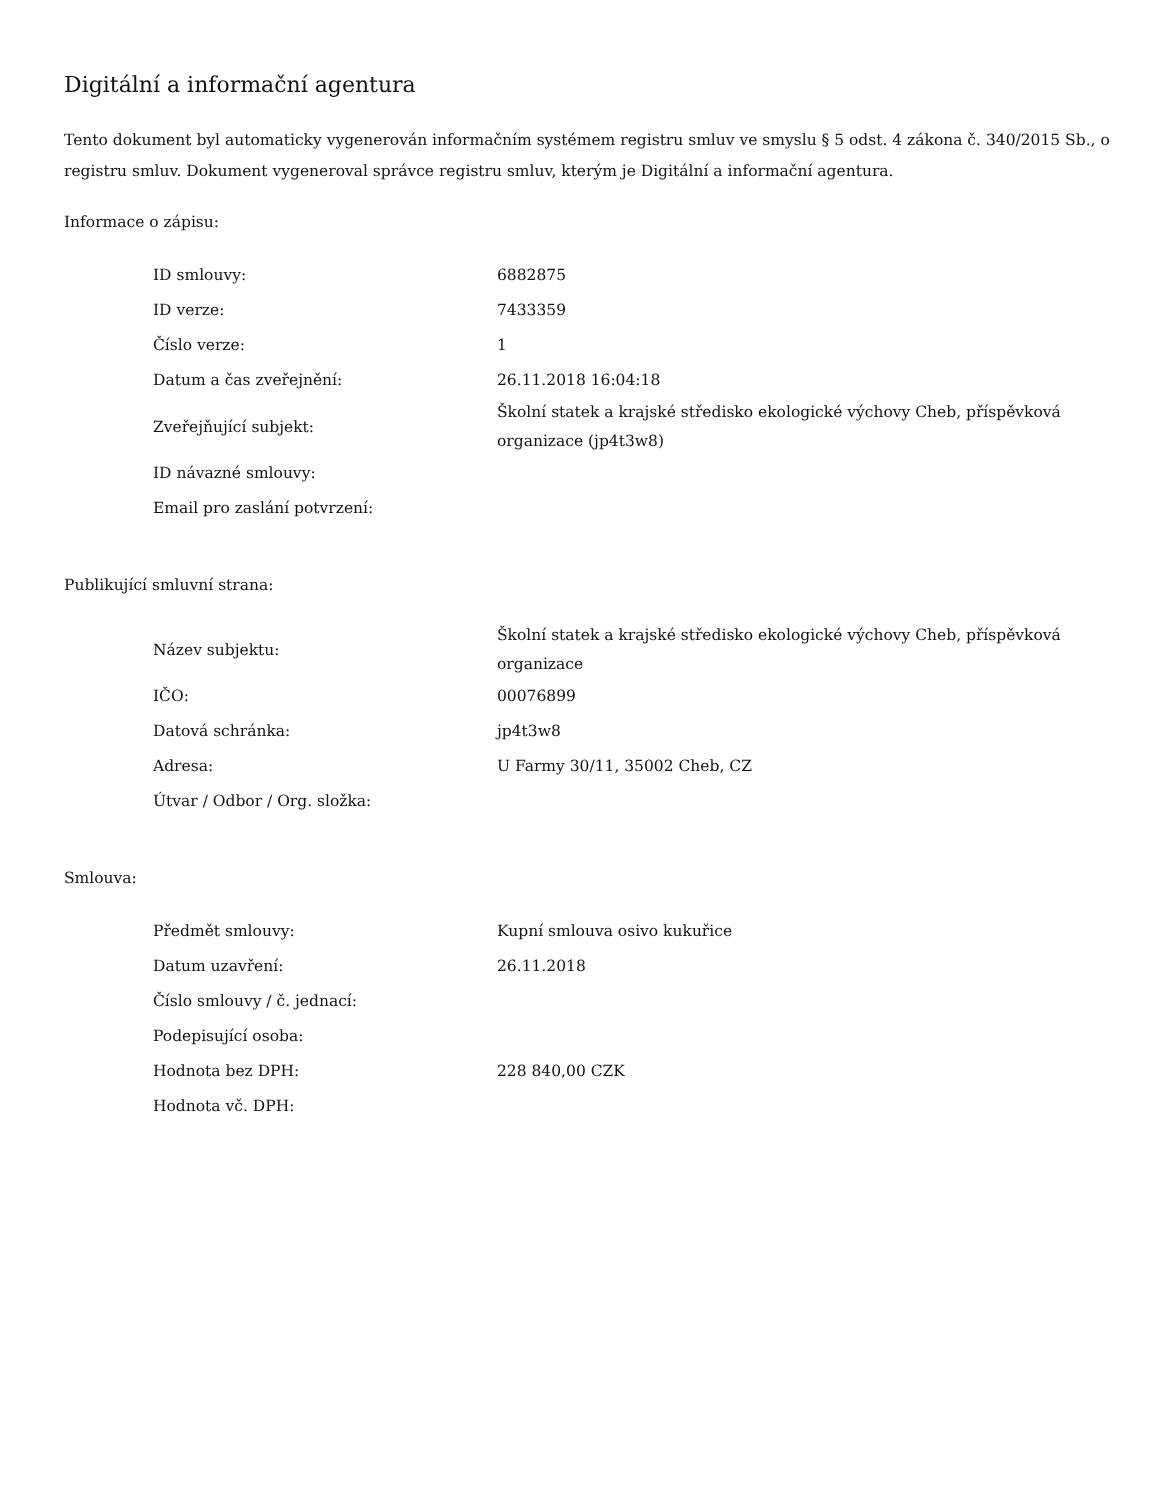Digitální a informační agentura
Tento dokument byl automaticky vygenerován informačním systémem registru smluv ve smyslu § 5 odst. 4 zákona č. 340/2015 Sb., o registru smluv. Dokument vygeneroval správce registru smluv, kterým je Digitální a informační agentura.
Informace o zápisu:
| ID smlouvy: | 6882875 |
| ID verze: | 7433359 |
| Číslo verze: | 1 |
| Datum a čas zveřejnění: | 26.11.2018 16:04:18 |
| Zveřejňující subjekt: | Školní statek a krajské středisko ekologické výchovy Cheb, příspěvková organizace (jp4t3w8) |
| ID návazné smlouvy: | |
| Email pro zaslání potvrzení: | |
Publikující smluvní strana:
| Název subjektu: | Školní statek a krajské středisko ekologické výchovy Cheb, příspěvková organizace |
| IČO: | 00076899 |
| Datová schránka: | jp4t3w8 |
| Adresa: | U Farmy 30/11, 35002 Cheb, CZ |
| Útvar / Odbor / Org. složka: | |
Smlouva:
| Předmět smlouvy: | Kupní smlouva osivo kukuřice |
| Datum uzavření: | 26.11.2018 |
| Číslo smlouvy / č. jednací: | |
| Podepisující osoba: | |
| Hodnota bez DPH: | 228 840,00 CZK |
| Hodnota vč. DPH: | |